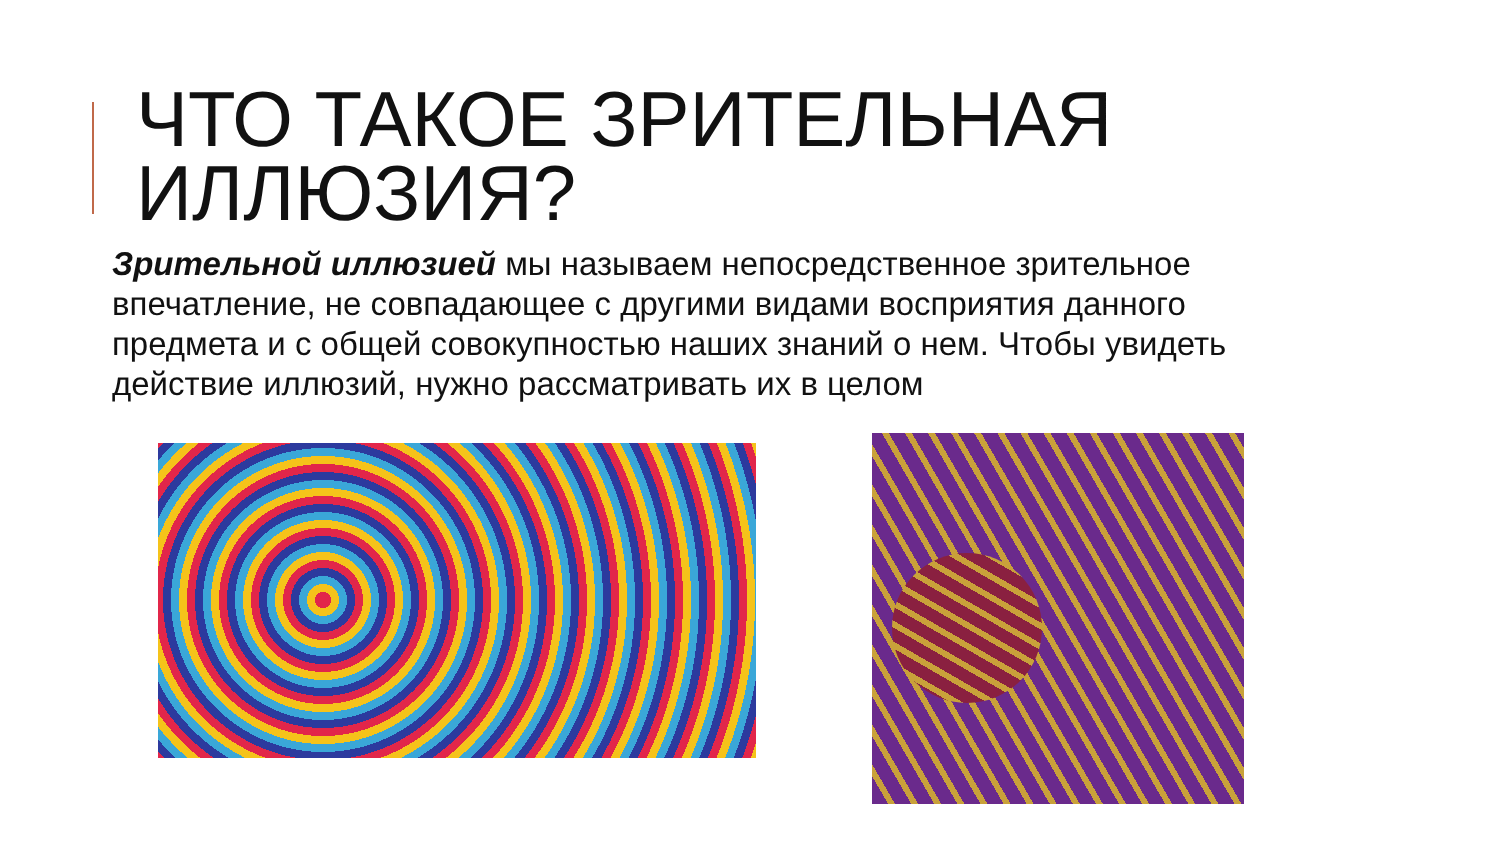ЧТО ТАКОЕ ЗРИТЕЛЬНАЯ ИЛЛЮЗИЯ?
Зрительной иллюзией мы называем непосредственное зрительное впечатление, не совпадающее с другими видами восприятия данного предмета и с общей совокупностью наших знаний о нем. Чтобы увидеть действие иллюзий, нужно рассматривать их в целом